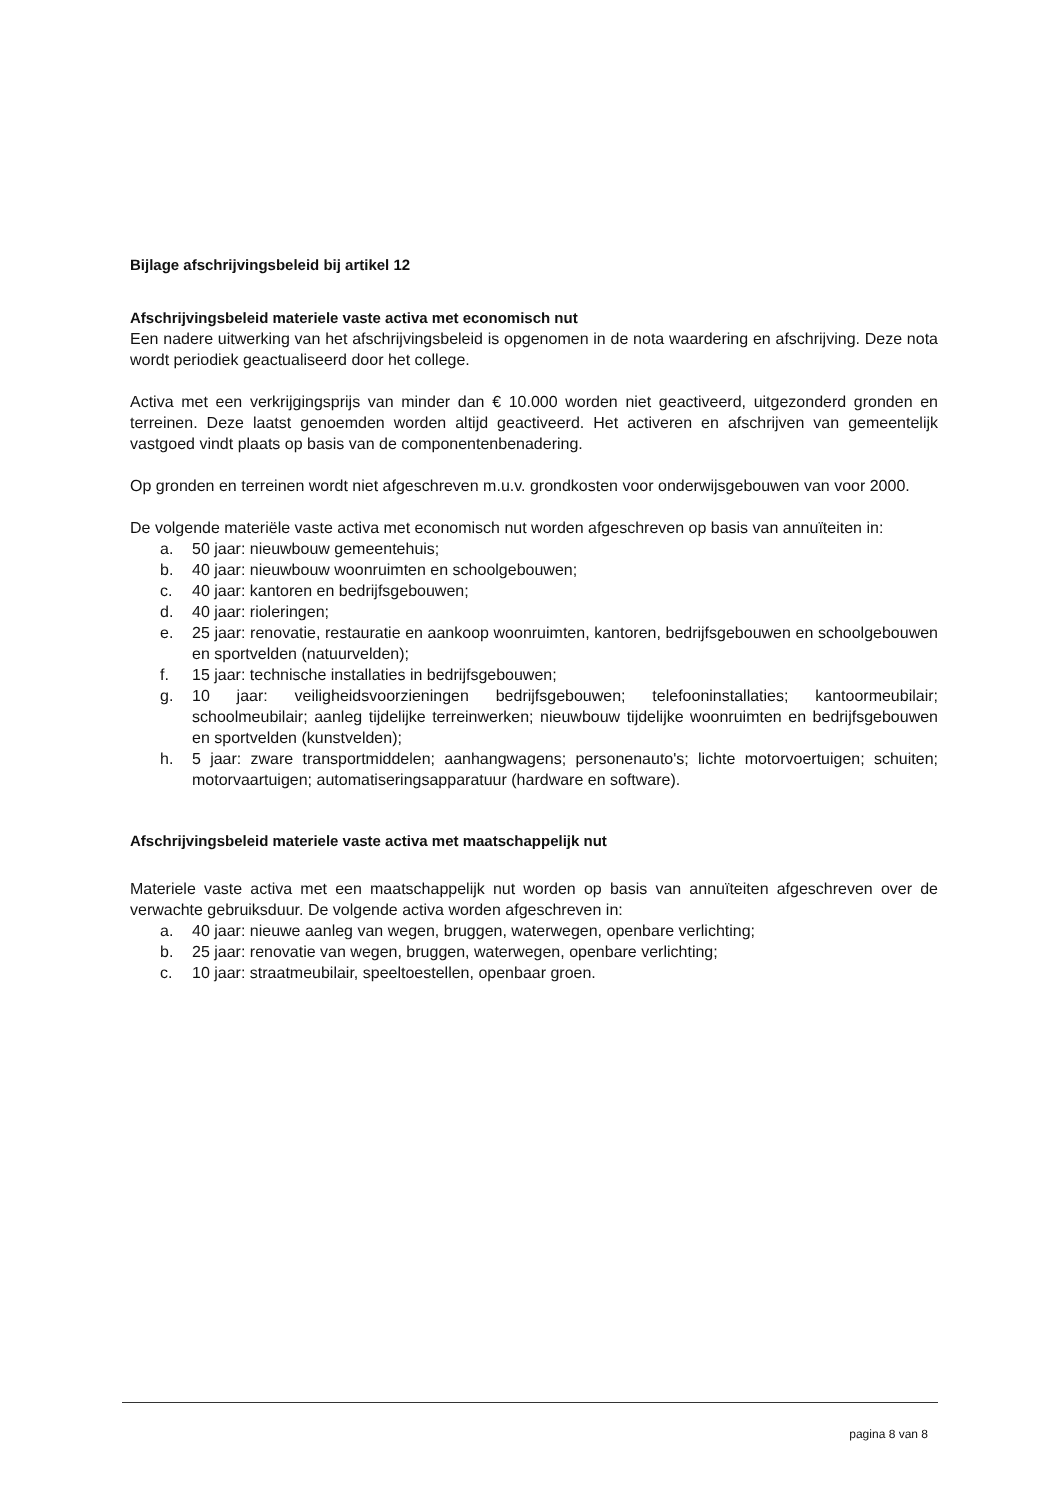Bijlage afschrijvingsbeleid bij artikel 12
Afschrijvingsbeleid materiele vaste activa met economisch nut
Een nadere uitwerking van het afschrijvingsbeleid is opgenomen in de nota waardering en afschrijving. Deze nota wordt periodiek geactualiseerd door het college.
Activa met een verkrijgingsprijs van minder dan € 10.000 worden niet geactiveerd, uitgezonderd gronden en terreinen. Deze laatst genoemden worden altijd geactiveerd. Het activeren en afschrijven van gemeentelijk vastgoed vindt plaats op basis van de componentenbenadering.
Op gronden en terreinen wordt niet afgeschreven m.u.v. grondkosten voor onderwijsgebouwen van voor 2000.
De volgende materiële vaste activa met economisch nut worden afgeschreven op basis van annuïteiten in:
a. 50 jaar: nieuwbouw gemeentehuis;
b. 40 jaar: nieuwbouw woonruimten en schoolgebouwen;
c. 40 jaar: kantoren en bedrijfsgebouwen;
d. 40 jaar: rioleringen;
e. 25 jaar: renovatie, restauratie en aankoop woonruimten, kantoren, bedrijfsgebouwen en schoolgebouwen en sportvelden (natuurvelden);
f. 15 jaar: technische installaties in bedrijfsgebouwen;
g. 10 jaar: veiligheidsvoorzieningen bedrijfsgebouwen; telefooninstallaties; kantoormeubilair; schoolmeubilair; aanleg tijdelijke terreinwerken; nieuwbouw tijdelijke woonruimten en bedrijfsgebouwen en sportvelden (kunstvelden);
h. 5 jaar: zware transportmiddelen; aanhangwagens; personenauto's; lichte motorvoertuigen; schuiten; motorvaartuigen; automatiseringsapparatuur (hardware en software).
Afschrijvingsbeleid materiele vaste activa met maatschappelijk nut
Materiele vaste activa met een maatschappelijk nut worden op basis van annuïteiten afgeschreven over de verwachte gebruiksduur. De volgende activa worden afgeschreven in:
a. 40 jaar: nieuwe aanleg van wegen, bruggen, waterwegen, openbare verlichting;
b. 25 jaar: renovatie van wegen, bruggen, waterwegen, openbare verlichting;
c. 10 jaar: straatmeubilair, speeltoestellen, openbaar groen.
pagina 8 van 8